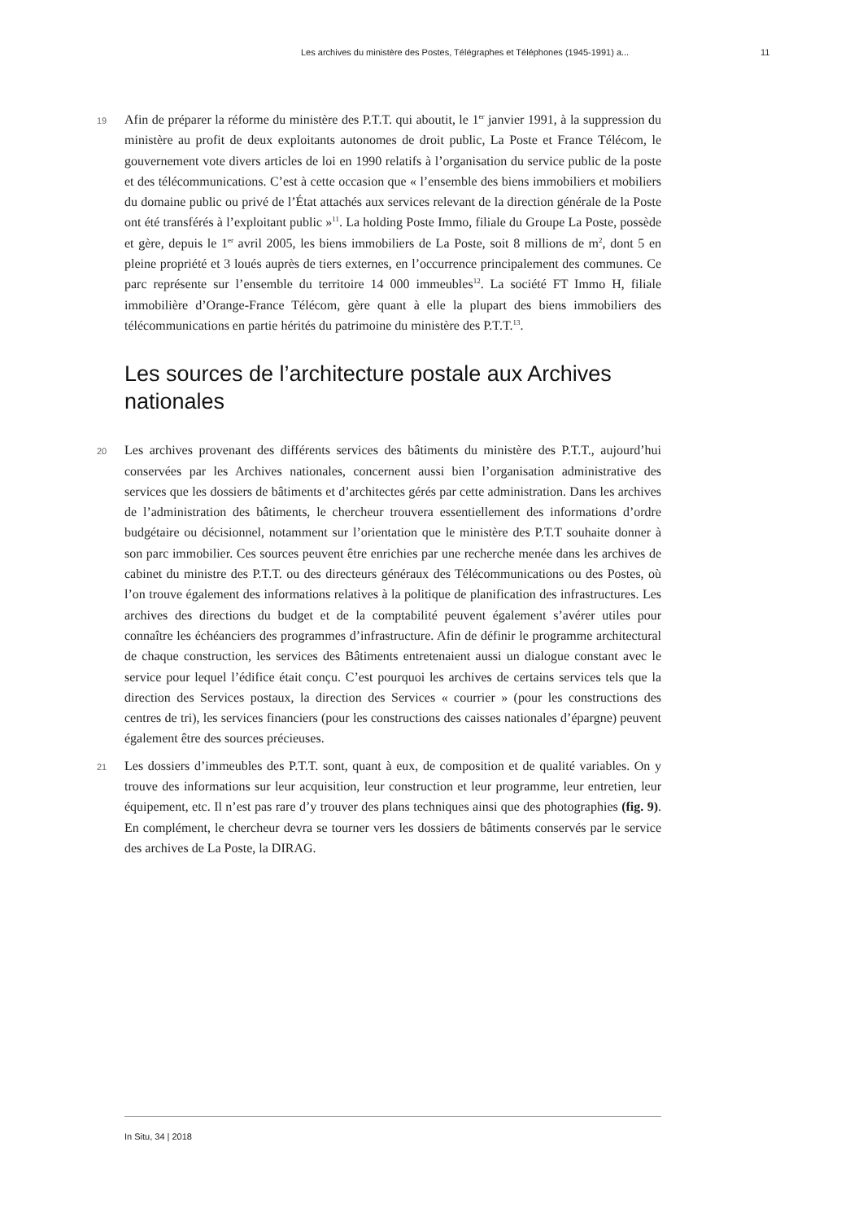Les archives du ministère des Postes, Télégraphes et Téléphones (1945-1991) a... 11
19 Afin de préparer la réforme du ministère des P.T.T. qui aboutit, le 1<sup>er</sup> janvier 1991, à la suppression du ministère au profit de deux exploitants autonomes de droit public, La Poste et France Télécom, le gouvernement vote divers articles de loi en 1990 relatifs à l’organisation du service public de la poste et des télécommunications. C’est à cette occasion que « l’ensemble des biens immobiliers et mobiliers du domaine public ou privé de l’État attachés aux services relevant de la direction générale de la Poste ont été transférés à l’exploitant public »<sup>11</sup>. La holding Poste Immo, filiale du Groupe La Poste, possède et gère, depuis le 1<sup>er</sup> avril 2005, les biens immobiliers de La Poste, soit 8 millions de m<sup>2</sup>, dont 5 en pleine propriété et 3 loués auprès de tiers externes, en l’occurrence principalement des communes. Ce parc représente sur l’ensemble du territoire 14 000 immeubles<sup>12</sup>. La société FT Immo H, filiale immobilière d’Orange-France Télécom, gère quant à elle la plupart des biens immobiliers des télécommunications en partie hérités du patrimoine du ministère des P.T.T.<sup>13</sup>.
Les sources de l’architecture postale aux Archives nationales
20 Les archives provenant des différents services des bâtiments du ministère des P.T.T., aujourd’hui conservées par les Archives nationales, concernent aussi bien l’organisation administrative des services que les dossiers de bâtiments et d’architectes gérés par cette administration. Dans les archives de l’administration des bâtiments, le chercheur trouvera essentiellement des informations d’ordre budgétaire ou décisionnel, notamment sur l’orientation que le ministère des P.T.T souhaite donner à son parc immobilier. Ces sources peuvent être enrichies par une recherche menée dans les archives de cabinet du ministre des P.T.T. ou des directeurs généraux des Télécommunications ou des Postes, où l’on trouve également des informations relatives à la politique de planification des infrastructures. Les archives des directions du budget et de la comptabilité peuvent également s’avérer utiles pour connaître les échéanciers des programmes d’infrastructure. Afin de définir le programme architectural de chaque construction, les services des Bâtiments entretenaient aussi un dialogue constant avec le service pour lequel l’édifice était conçu. C’est pourquoi les archives de certains services tels que la direction des Services postaux, la direction des Services « courrier » (pour les constructions des centres de tri), les services financiers (pour les constructions des caisses nationales d’épargne) peuvent également être des sources précieuses.
21 Les dossiers d’immeubles des P.T.T. sont, quant à eux, de composition et de qualité variables. On y trouve des informations sur leur acquisition, leur construction et leur programme, leur entretien, leur équipement, etc. Il n’est pas rare d’y trouver des plans techniques ainsi que des photographies (fig. 9). En complément, le chercheur devra se tourner vers les dossiers de bâtiments conservés par le service des archives de La Poste, la DIRAG.
In Situ, 34 | 2018